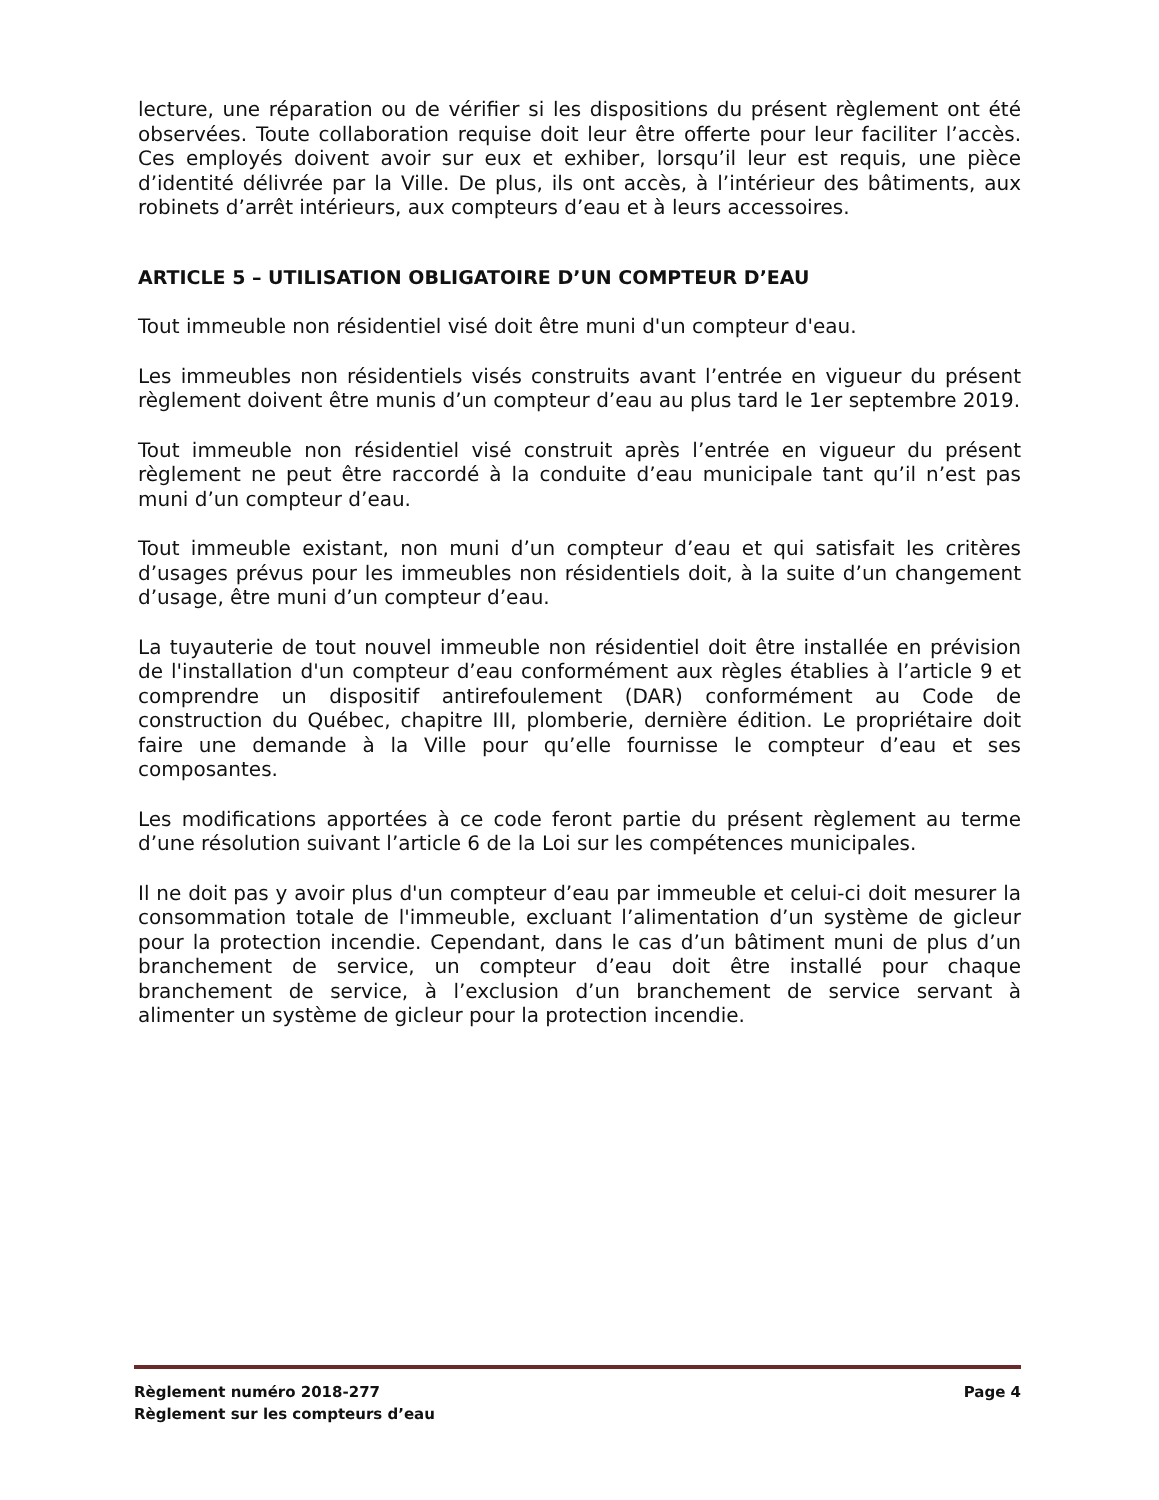lecture, une réparation ou de vérifier si les dispositions du présent règlement ont été observées. Toute collaboration requise doit leur être offerte pour leur faciliter l’accès. Ces employés doivent avoir sur eux et exhiber, lorsqu’il leur est requis, une pièce d’identité délivrée par la Ville. De plus, ils ont accès, à l’intérieur des bâtiments, aux robinets d’arrêt intérieurs, aux compteurs d’eau et à leurs accessoires.
ARTICLE 5 – UTILISATION OBLIGATOIRE D’UN COMPTEUR D’EAU
Tout immeuble non résidentiel visé doit être muni d'un compteur d'eau.
Les immeubles non résidentiels visés construits avant l’entrée en vigueur du présent règlement doivent être munis d’un compteur d’eau au plus tard le 1er septembre 2019.
Tout immeuble non résidentiel visé construit après l’entrée en vigueur du présent règlement ne peut être raccordé à la conduite d’eau municipale tant qu’il n’est pas muni d’un compteur d’eau.
Tout immeuble existant, non muni d’un compteur d’eau et qui satisfait les critères d’usages prévus pour les immeubles non résidentiels doit, à la suite d’un changement d’usage, être muni d’un compteur d’eau.
La tuyauterie de tout nouvel immeuble non résidentiel doit être installée en prévision de l'installation d'un compteur d’eau conformément aux règles établies à l’article 9 et comprendre un dispositif antirefoulement (DAR) conformément au Code de construction du Québec, chapitre III, plomberie, dernière édition. Le propriétaire doit faire une demande à la Ville pour qu’elle fournisse le compteur d’eau et ses composantes.
Les modifications apportées à ce code feront partie du présent règlement au terme d’une résolution suivant l’article 6 de la Loi sur les compétences municipales.
Il ne doit pas y avoir plus d'un compteur d’eau par immeuble et celui-ci doit mesurer la consommation totale de l'immeuble, excluant l’alimentation d’un système de gicleur pour la protection incendie. Cependant, dans le cas d’un bâtiment muni de plus d’un branchement de service, un compteur d’eau doit être installé pour chaque branchement de service, à l’exclusion d’un branchement de service servant à alimenter un système de gicleur pour la protection incendie.
Règlement numéro 2018-277 Page 4
Règlement sur les compteurs d’eau